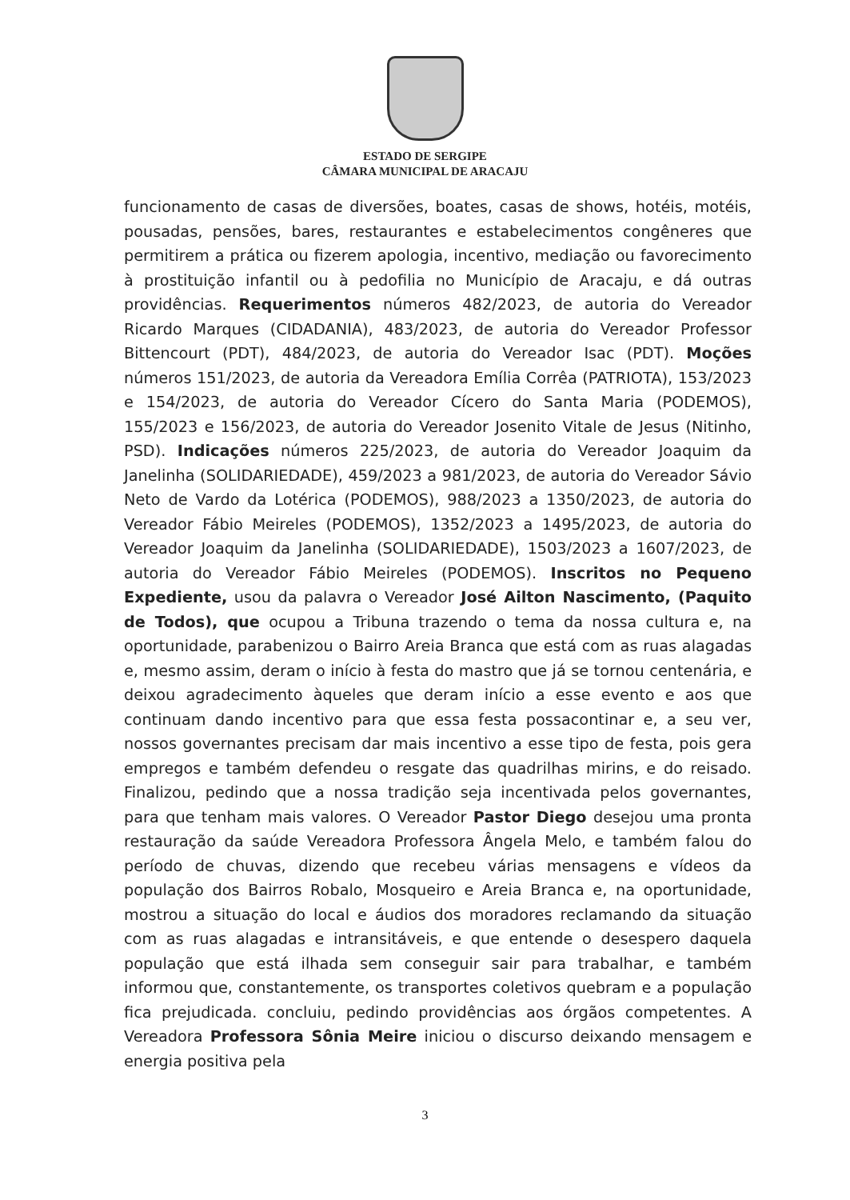ESTADO DE SERGIPE
CÂMARA MUNICIPAL DE ARACAJU
funcionamento de casas de diversões, boates, casas de shows, hotéis, motéis, pousadas, pensões, bares, restaurantes e estabelecimentos congêneres que permitirem a prática ou fizerem apologia, incentivo, mediação ou favorecimento à prostituição infantil ou à pedofilia no Município de Aracaju, e dá outras providências. Requerimentos números 482/2023, de autoria do Vereador Ricardo Marques (CIDADANIA), 483/2023, de autoria do Vereador Professor Bittencourt (PDT), 484/2023, de autoria do Vereador Isac (PDT). Moções números 151/2023, de autoria da Vereadora Emília Corrêa (PATRIOTA), 153/2023 e 154/2023, de autoria do Vereador Cícero do Santa Maria (PODEMOS), 155/2023 e 156/2023, de autoria do Vereador Josenito Vitale de Jesus (Nitinho, PSD). Indicações números 225/2023, de autoria do Vereador Joaquim da Janelinha (SOLIDARIEDADE), 459/2023 a 981/2023, de autoria do Vereador Sávio Neto de Vardo da Lotérica (PODEMOS), 988/2023 a 1350/2023, de autoria do Vereador Fábio Meireles (PODEMOS), 1352/2023 a 1495/2023, de autoria do Vereador Joaquim da Janelinha (SOLIDARIEDADE), 1503/2023 a 1607/2023, de autoria do Vereador Fábio Meireles (PODEMOS). Inscritos no Pequeno Expediente, usou da palavra o Vereador José Ailton Nascimento, (Paquito de Todos), que ocupou a Tribuna trazendo o tema da nossa cultura e, na oportunidade, parabenizou o Bairro Areia Branca que está com as ruas alagadas e, mesmo assim, deram o início à festa do mastro que já se tornou centenária, e deixou agradecimento àqueles que deram início a esse evento e aos que continuam dando incentivo para que essa festa possacontinar e, a seu ver, nossos governantes precisam dar mais incentivo a esse tipo de festa, pois gera empregos e também defendeu o resgate das quadrilhas mirins, e do reisado. Finalizou, pedindo que a nossa tradição seja incentivada pelos governantes, para que tenham mais valores. O Vereador Pastor Diego desejou uma pronta restauração da saúde Vereadora Professora Ângela Melo, e também falou do período de chuvas, dizendo que recebeu várias mensagens e vídeos da população dos Bairros Robalo, Mosqueiro e Areia Branca e, na oportunidade, mostrou a situação do local e áudios dos moradores reclamando da situação com as ruas alagadas e intransitáveis, e que entende o desespero daquela população que está ilhada sem conseguir sair para trabalhar, e também informou que, constantemente, os transportes coletivos quebram e a população fica prejudicada. concluiu, pedindo providências aos órgãos competentes. A Vereadora Professora Sônia Meire iniciou o discurso deixando mensagem e energia positiva pela
3